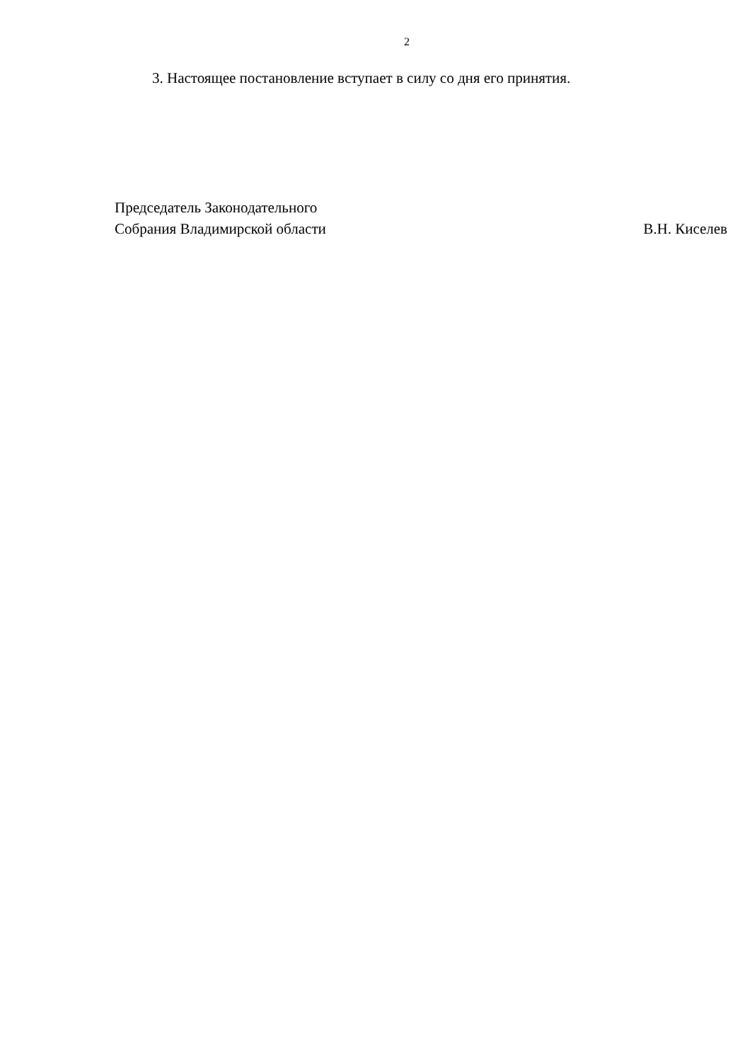2
3. Настоящее постановление вступает в силу со дня его принятия.
Председатель Законодательного
Собрания Владимирской области В.Н. Киселев